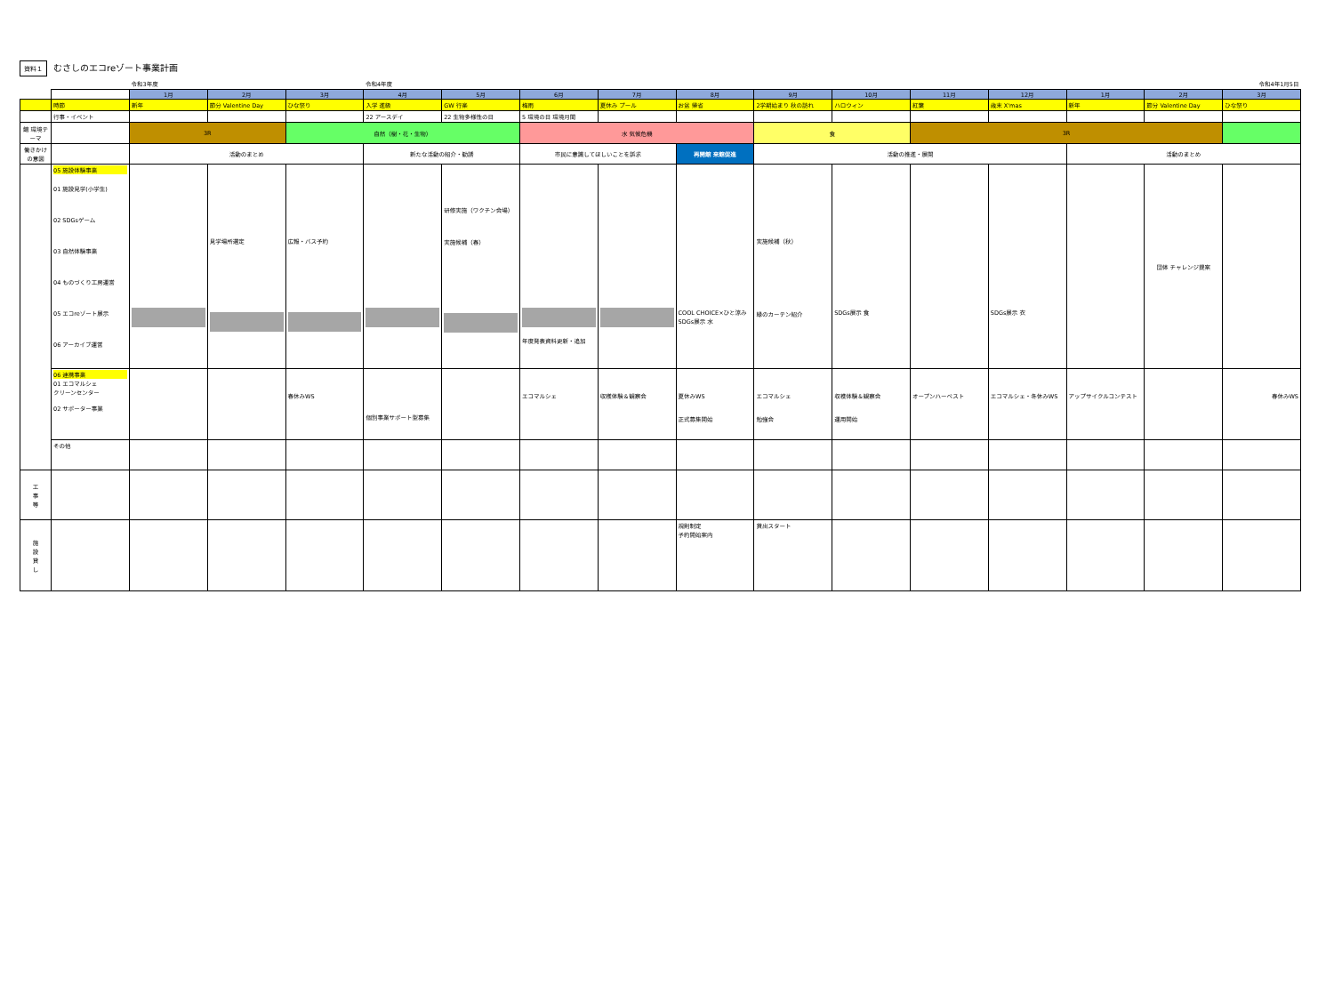資料１ むさしのエコreゾート事業計画
| | | 令和3年度 | | | 令和4年度 | | | | | | | | | | | 令和4年1月5日 |
| | | 1月 | 2月 | 3月 | 4月 | 5月 | 6月 | 7月 | 8月 | 9月 | 10月 | 11月 | 12月 | 1月 | 2月 | 3月 |
| | 時節 | 新年 | 節分 Valentine Day | ひな祭り | 入学 進級 | GW 行楽 | 梅雨 | 夏休み プール | お盆 帰省 | 2学期始まり 秋の訪れ | ハロウィン | 紅葉 | 歳末 X'mas | 新年 | 節分 Valentine Day | ひな祭り |
| | 行事・イベント | | | | 22 アースデイ | 22 生物多様性の日 | 5 環境の日 環境月間 | | | | | | | | | |
| 館 環境テーマ | | 3R | | 自然（樹・花・生物） | | | 水 気候危機 | | | 食 | | 3R | | | | |
| 働きかけの意図 | | 活動のまとめ | | | 新たな活動の紹介・勧誘 | | 市民に意識してほしいことを訴求 | | 再開館 来館促進 | 活動の推進・展開 | | | | 活動のまとめ | | |
| | 05 施設体験事業 01 施設見学(小学生) 02 SDGsゲーム 03 自然体験事業 04 ものづくり工房運営 05 エコreゾート展示 06 アーカイブ運営 | | 見学場所選定 | 広報・バス予約 | | 研修実施（ワクチン会場） 実施候補（春） | 年度発表資料更新・追加 | | COOL CHOICE×ひと涼み SDGs展示 水 | 実施候補（秋） 緑のカーテン紹介 | SDGs展示 食 | | SDGs展示 衣 | | 団体 チャレンジ提案 | |
| | 06 連携事業 01 エコマルシェ クリーンセンター 02 サポーター事業 | | | 春休みWS | 個別事業サポート型募集 | | エコマルシェ | 収穫体験＆観察会 | 夏休みWS 正式募集開始 | エコマルシェ 勉強会 | 収穫体験＆観察会 運用開始 | オープンハーベスト | エコマルシェ・冬休みWS | アップサイクルコンテスト | | 春休みWS |
| | その他 | | | | | | | | | | | | | | | |
| 工 事 等 | | | | | | | | | | | | | | | | |
| 施 設 貸 し | | | | | | | | | 規則制定 予約開始案内 | 貸出スタート | | | | | | |